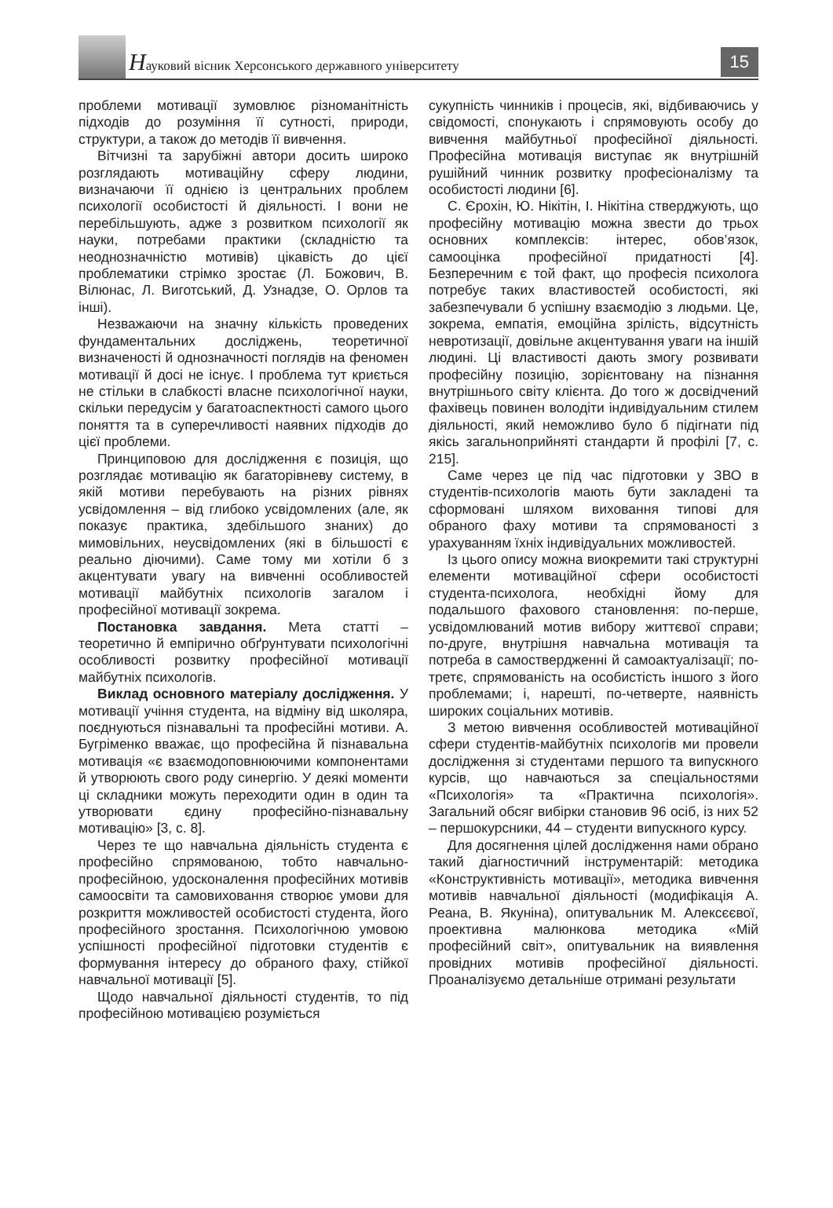Науковий вісник Херсонського державного університету
15
проблеми мотивації зумовлює різноманітність підходів до розуміння її сутності, природи, структури, а також до методів її вивчення.
Вітчизні та зарубіжні автори досить широко розглядають мотиваційну сферу людини, визначаючи її однією із центральних проблем психології особистості й діяльності. І вони не перебільшують, адже з розвитком психології як науки, потребами практики (складністю та неоднозначністю мотивів) цікавість до цієї проблематики стрімко зростає (Л. Божович, В. Вілюнас, Л. Виготський, Д. Узнадзе, О. Орлов та інші).
Незважаючи на значну кількість проведених фундаментальних досліджень, теоретичної визначеності й однозначності поглядів на феномен мотивації й досі не існує. І проблема тут криється не стільки в слабкості власне психологічної науки, скільки передусім у багатоаспектності самого цього поняття та в суперечливості наявних підходів до цієї проблеми.
Принциповою для дослідження є позиція, що розглядає мотивацію як багаторівневу систему, в якій мотиви перебувають на різних рівнях усвідомлення – від глибоко усвідомлених (але, як показує практика, здебільшого знаних) до мимовільних, неусвідомлених (які в більшості є реально діючими). Саме тому ми хотіли б з акцентувати увагу на вивченні особливостей мотивації майбутніх психологів загалом і професійної мотивації зокрема.
Постановка завдання. Мета статті – теоретично й емпірично обґрунтувати психологічні особливості розвитку професійної мотивації майбутніх психологів.
Виклад основного матеріалу дослідження. У мотивації учіння студента, на відміну від школяра, поєднуються пізнавальні та професійні мотиви. А. Бугріменко вважає, що професійна й пізнавальна мотивація «є взаємодоповнюючими компонентами й утворюють свого роду синергію. У деякі моменти ці складники можуть переходити один в один та утворювати єдину професійно-пізнавальну мотивацію» [3, с. 8].
Через те що навчальна діяльність студента є професійно спрямованою, тобто навчально-професійною, удосконалення професійних мотивів самоосвіти та самовиховання створює умови для розкриття можливостей особистості студента, його професійного зростання. Психологічною умовою успішності професійної підготовки студентів є формування інтересу до обраного фаху, стійкої навчальної мотивації [5].
Щодо навчальної діяльності студентів, то під професійною мотивацією розуміється
сукупність чинників і процесів, які, відбиваючись у свідомості, спонукають і спрямовують особу до вивчення майбутньої професійної діяльності. Професійна мотивація виступає як внутрішній рушійний чинник розвитку професіоналізму та особистості людини [6].
С. Єрохін, Ю. Нікітін, І. Нікітіна стверджують, що професійну мотивацію можна звести до трьох основних комплексів: інтерес, обов’язок, самооцінка професійної придатності [4]. Безперечним є той факт, що професія психолога потребує таких властивостей особистості, які забезпечували б успішну взаємодію з людьми. Це, зокрема, емпатія, емоційна зрілість, відсутність невротизації, довільне акцентування уваги на іншій людині. Ці властивості дають змогу розвивати професійну позицію, зорієнтовану на пізнання внутрішнього світу клієнта. До того ж досвідчений фахівець повинен володіти індивідуальним стилем діяльності, який неможливо було б підігнати під якісь загальноприйняті стандарти й профілі [7, с. 215].
Саме через це під час підготовки у ЗВО в студентів-психологів мають бути закладені та сформовані шляхом виховання типові для обраного фаху мотиви та спрямованості з урахуванням їхніх індивідуальних можливостей.
Із цього опису можна виокремити такі структурні елементи мотиваційної сфери особистості студента-психолога, необхідні йому для подальшого фахового становлення: по-перше, усвідомлюваний мотив вибору життєвої справи; по-друге, внутрішня навчальна мотивація та потреба в самоствердженні й самоактуалізації; по-третє, спрямованість на особистість іншого з його проблемами; і, нарешті, по-четверте, наявність широких соціальних мотивів.
З метою вивчення особливостей мотиваційної сфери студентів-майбутніх психологів ми провели дослідження зі студентами першого та випускного курсів, що навчаються за спеціальностями «Психологія» та «Практична психологія». Загальний обсяг вибірки становив 96 осіб, із них 52 – першокурсники, 44 – студенти випускного курсу.
Для досягнення цілей дослідження нами обрано такий діагностичний інструментарій: методика «Конструктивність мотивації», методика вивчення мотивів навчальної діяльності (модифікація А. Реана, В. Якуніна), опитувальник М. Алексєєвої, проективна малюнкова методика «Мій професійний світ», опитувальник на виявлення провідних мотивів професійної діяльності. Проаналізуємо детальніше отримані результати